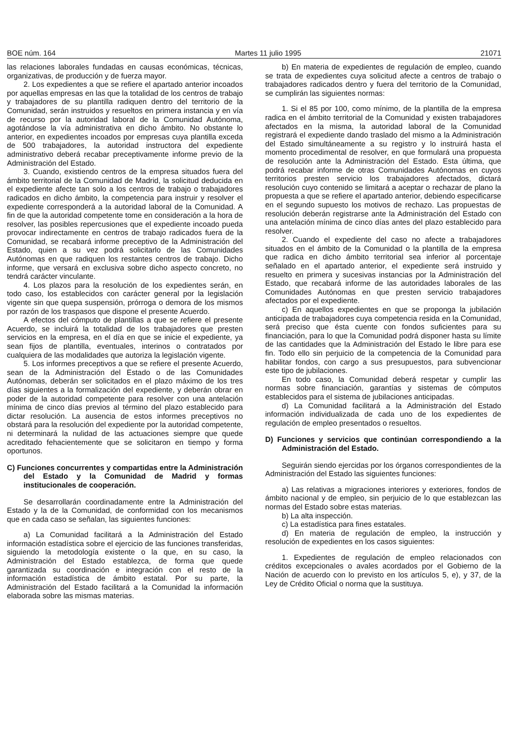BOE núm. 164 Martes 11 julio 1995 21071
las relaciones laborales fundadas en causas económicas, técnicas, organizativas, de producción y de fuerza mayor.
2. Los expedientes a que se refiere el apartado anterior incoados por aquellas empresas en las que la totalidad de los centros de trabajo y trabajadores de su plantilla radiquen dentro del territorio de la Comunidad, serán instruidos y resueltos en primera instancia y en vía de recurso por la autoridad laboral de la Comunidad Autónoma, agotándose la vía administrativa en dicho ámbito. No obstante lo anterior, en expedientes incoados por empresas cuya plantilla exceda de 500 trabajadores, la autoridad instructora del expediente administrativo deberá recabar preceptivamente informe previo de la Administración del Estado.
3. Cuando, existiendo centros de la empresa situados fuera del ámbito territorial de la Comunidad de Madrid, la solicitud deducida en el expediente afecte tan solo a los centros de trabajo o trabajadores radicados en dicho ámbito, la competencia para instruir y resolver el expediente corresponderá a la autoridad laboral de la Comunidad. A fin de que la autoridad competente tome en consideración a la hora de resolver, las posibles repercusiones que el expediente incoado pueda provocar indirectamente en centros de trabajo radicados fuera de la Comunidad, se recabará informe preceptivo de la Administración del Estado, quien a su vez podrá solicitarlo de las Comunidades Autónomas en que radiquen los restantes centros de trabajo. Dicho informe, que versará en exclusiva sobre dicho aspecto concreto, no tendrá carácter vinculante.
4. Los plazos para la resolución de los expedientes serán, en todo caso, los establecidos con carácter general por la legislación vigente sin que quepa suspensión, prórroga o demora de los mismos por razón de los traspasos que dispone el presente Acuerdo.
A efectos del cómputo de plantillas a que se refiere el presente Acuerdo, se incluirá la totalidad de los trabajadores que presten servicios en la empresa, en el día en que se inicie el expediente, ya sean fijos de plantilla, eventuales, interinos o contratados por cualquiera de las modalidades que autoriza la legislación vigente.
5. Los informes preceptivos a que se refiere el presente Acuerdo, sean de la Administración del Estado o de las Comunidades Autónomas, deberán ser solicitados en el plazo máximo de los tres días siguientes a la formalización del expediente, y deberán obrar en poder de la autoridad competente para resolver con una antelación mínima de cinco días previos al término del plazo establecido para dictar resolución. La ausencia de estos informes preceptivos no obstará para la resolución del expediente por la autoridad competente, ni determinará la nulidad de las actuaciones siempre que quede acreditado fehacientemente que se solicitaron en tiempo y forma oportunos.
C) Funciones concurrentes y compartidas entre la Administración del Estado y la Comunidad de Madrid y formas institucionales de cooperación.
Se desarrollarán coordinadamente entre la Administración del Estado y la de la Comunidad, de conformidad con los mecanismos que en cada caso se señalan, las siguientes funciones:
a) La Comunidad facilitará a la Administración del Estado información estadística sobre el ejercicio de las funciones transferidas, siguiendo la metodología existente o la que, en su caso, la Administración del Estado establezca, de forma que quede garantizada su coordinación e integración con el resto de la información estadística de ámbito estatal. Por su parte, la Administración del Estado facilitará a la Comunidad la información elaborada sobre las mismas materias.
b) En materia de expedientes de regulación de empleo, cuando se trata de expedientes cuya solicitud afecte a centros de trabajo o trabajadores radicados dentro y fuera del territorio de la Comunidad, se cumplirán las siguientes normas:
1. Si el 85 por 100, como mínimo, de la plantilla de la empresa radica en el ámbito territorial de la Comunidad y existen trabajadores afectados en la misma, la autoridad laboral de la Comunidad registrará el expediente dando traslado del mismo a la Administración del Estado simultáneamente a su registro y lo instruirá hasta el momento procedimental de resolver, en que formulará una propuesta de resolución ante la Administración del Estado. Esta última, que podrá recabar informe de otras Comunidades Autónomas en cuyos territorios presten servicio los trabajadores afectados, dictará resolución cuyo contenido se limitará a aceptar o rechazar de plano la propuesta a que se refiere el apartado anterior, debiendo especificarse en el segundo supuesto los motivos de rechazo. Las propuestas de resolución deberán registrarse ante la Administración del Estado con una antelación mínima de cinco días antes del plazo establecido para resolver.
2. Cuando el expediente del caso no afecte a trabajadores situados en el ámbito de la Comunidad o la plantilla de la empresa que radica en dicho ámbito territorial sea inferior al porcentaje señalado en el apartado anterior, el expediente será instruido y resuelto en primera y sucesivas instancias por la Administración del Estado, que recabará informe de las autoridades laborales de las Comunidades Autónomas en que presten servicio trabajadores afectados por el expediente.
c) En aquellos expedientes en que se proponga la jubilación anticipada de trabajadores cuya competencia resida en la Comunidad, será preciso que ésta cuente con fondos suficientes para su financiación, para lo que la Comunidad podrá disponer hasta su límite de las cantidades que la Administración del Estado le libre para ese fin. Todo ello sin perjuicio de la competencia de la Comunidad para habilitar fondos, con cargo a sus presupuestos, para subvencionar este tipo de jubilaciones.
En todo caso, la Comunidad deberá respetar y cumplir las normas sobre financiación, garantías y sistemas de cómputos establecidos para el sistema de jubilaciones anticipadas.
d) La Comunidad facilitará a la Administración del Estado información individualizada de cada uno de los expedientes de regulación de empleo presentados o resueltos.
D) Funciones y servicios que continúan correspondiendo a la Administración del Estado.
Seguirán siendo ejercidas por los órganos correspondientes de la Administración del Estado las siguientes funciones:
a) Las relativas a migraciones interiores y exteriores, fondos de ámbito nacional y de empleo, sin perjuicio de lo que establezcan las normas del Estado sobre estas materias.
b) La alta inspección.
c) La estadística para fines estatales.
d) En materia de regulación de empleo, la instrucción y resolución de expedientes en los casos siguientes:
1. Expedientes de regulación de empleo relacionados con créditos excepcionales o avales acordados por el Gobierno de la Nación de acuerdo con lo previsto en los artículos 5, e), y 37, de la Ley de Crédito Oficial o norma que la sustituya.